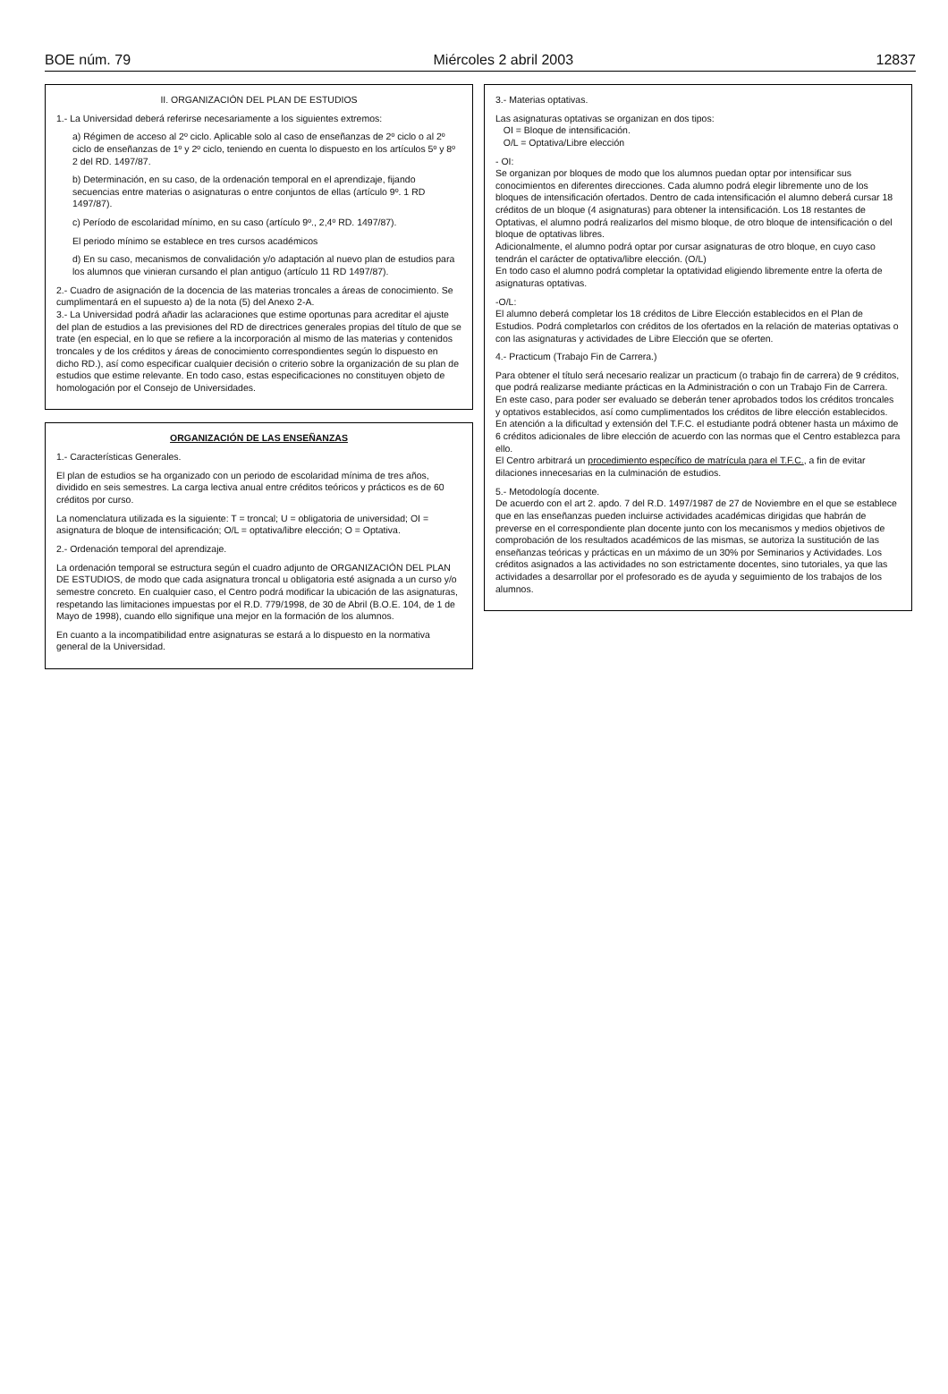BOE núm. 79 Miércoles 2 abril 2003 12837
II. ORGANIZACIÓN DEL PLAN DE ESTUDIOS
1.- La Universidad deberá referirse necesariamente a los siguientes extremos:
a) Régimen de acceso al 2º ciclo. Aplicable solo al caso de enseñanzas de 2º ciclo o al 2º ciclo de enseñanzas de 1º y 2º ciclo, teniendo en cuenta lo dispuesto en los artículos 5º y 8º 2 del RD. 1497/87.
b) Determinación, en su caso, de la ordenación temporal en el aprendizaje, fijando secuencias entre materias o asignaturas o entre conjuntos de ellas (artículo 9º. 1 RD 1497/87).
c) Período de escolaridad mínimo, en su caso (artículo 9º., 2,4º RD. 1497/87).
El periodo mínimo se establece en tres cursos académicos
d) En su caso, mecanismos de convalidación y/o adaptación al nuevo plan de estudios para los alumnos que vinieran cursando el plan antiguo (artículo 11 RD 1497/87).
2.- Cuadro de asignación de la docencia de las materias troncales a áreas de conocimiento. Se cumplimentará en el supuesto a) de la nota (5) del Anexo 2-A.
3.- La Universidad podrá añadir las aclaraciones que estime oportunas para acreditar el ajuste del plan de estudios a las previsiones del RD de directrices generales propias del título de que se trate (en especial, en lo que se refiere a la incorporación al mismo de las materias y contenidos troncales y de los créditos y áreas de conocimiento correspondientes según lo dispuesto en dicho RD.), así como especificar cualquier decisión o criterio sobre la organización de su plan de estudios que estime relevante. En todo caso, estas especificaciones no constituyen objeto de homologación por el Consejo de Universidades.
ORGANIZACIÓN DE LAS ENSEÑANZAS
1.- Características Generales.
El plan de estudios se ha organizado con un periodo de escolaridad mínima de tres años, dividido en seis semestres. La carga lectiva anual entre créditos teóricos y prácticos es de 60 créditos por curso.
La nomenclatura utilizada es la siguiente: T = troncal; U = obligatoria de universidad; OI = asignatura de bloque de intensificación; O/L = optativa/libre elección; O = Optativa.
2.- Ordenación temporal del aprendizaje.
La ordenación temporal se estructura según el cuadro adjunto de ORGANIZACIÓN DEL PLAN DE ESTUDIOS, de modo que cada asignatura troncal u obligatoria esté asignada a un curso y/o semestre concreto. En cualquier caso, el Centro podrá modificar la ubicación de las asignaturas, respetando las limitaciones impuestas por el R.D. 779/1998, de 30 de Abril (B.O.E. 104, de 1 de Mayo de 1998), cuando ello signifique una mejor en la formación de los alumnos.
En cuanto a la incompatibilidad entre asignaturas se estará a lo dispuesto en la normativa general de la Universidad.
3.- Materias optativas.
Las asignaturas optativas se organizan en dos tipos:
OI = Bloque de intensificación.
O/L = Optativa/Libre elección
- OI:
Se organizan por bloques de modo que los alumnos puedan optar por intensificar sus conocimientos en diferentes direcciones. Cada alumno podrá elegir libremente uno de los bloques de intensificación ofertados. Dentro de cada intensificación el alumno deberá cursar 18 créditos de un bloque (4 asignaturas) para obtener la intensificación. Los 18 restantes de Optativas, el alumno podrá realizarlos del mismo bloque, de otro bloque de intensificación o del bloque de optativas libres.
Adicionalmente, el alumno podrá optar por cursar asignaturas de otro bloque, en cuyo caso tendrán el carácter de optativa/libre elección. (O/L)
En todo caso el alumno podrá completar la optatividad eligiendo libremente entre la oferta de asignaturas optativas.
-O/L:
El alumno deberá completar los 18 créditos de Libre Elección establecidos en el Plan de Estudios. Podrá completarlos con créditos de los ofertados en la relación de materias optativas o con las asignaturas y actividades de Libre Elección que se oferten.
4.- Practicum (Trabajo Fin de Carrera.)
Para obtener el título será necesario realizar un practicum (o trabajo fin de carrera) de 9 créditos, que podrá realizarse mediante prácticas en la Administración o con un Trabajo Fin de Carrera. En este caso, para poder ser evaluado se deberán tener aprobados todos los créditos troncales y optativos establecidos, así como cumplimentados los créditos de libre elección establecidos.
En atención a la dificultad y extensión del T.F.C. el estudiante podrá obtener hasta un máximo de 6 créditos adicionales de libre elección de acuerdo con las normas que el Centro establezca para ello.
El Centro arbitrará un procedimiento específico de matrícula para el T.F.C., a fin de evitar dilaciones innecesarias en la culminación de estudios.
5.- Metodología docente.
De acuerdo con el art 2. apdo. 7 del R.D. 1497/1987 de 27 de Noviembre en el que se establece que en las enseñanzas pueden incluirse actividades académicas dirigidas que habrán de preverse en el correspondiente plan docente junto con los mecanismos y medios objetivos de comprobación de los resultados académicos de las mismas, se autoriza la sustitución de las enseñanzas teóricas y prácticas en un máximo de un 30% por Seminarios y Actividades. Los créditos asignados a las actividades no son estrictamente docentes, sino tutoriales, ya que las actividades a desarrollar por el profesorado es de ayuda y seguimiento de los trabajos de los alumnos.